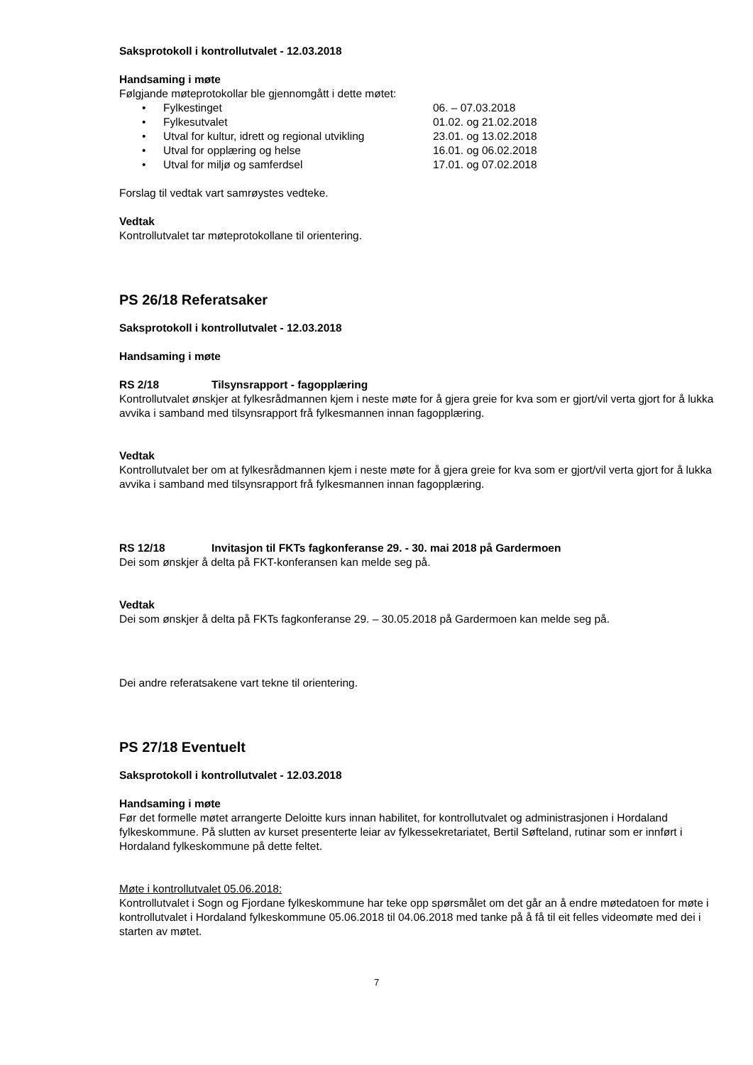Saksprotokoll i kontrollutvalet - 12.03.2018
Handsaming i møte
Følgjande møteprotokollar ble gjennomgått i dette møtet:
• Fylkestinget 06. – 07.03.2018
• Fylkesutvalet 01.02. og 21.02.2018
• Utval for kultur, idrett og regional utvikling 23.01. og 13.02.2018
• Utval for opplæring og helse 16.01. og 06.02.2018
• Utval for miljø og samferdsel 17.01. og 07.02.2018
Forslag til vedtak vart samrøystes vedteke.
Vedtak
Kontrollutvalet tar møteprotokollane til orientering.
PS 26/18 Referatsaker
Saksprotokoll i kontrollutvalet - 12.03.2018
Handsaming i møte
RS 2/18 Tilsynsrapport - fagopplæring
Kontrollutvalet ønskjer at fylkesrådmannen kjem i neste møte for å gjera greie for kva som er gjort/vil verta gjort for å lukka avvika i samband med tilsynsrapport frå fylkesmannen innan fagopplæring.
Vedtak
Kontrollutvalet ber om at fylkesrådmannen kjem i neste møte for å gjera greie for kva som er gjort/vil verta gjort for å lukka avvika i samband med tilsynsrapport frå fylkesmannen innan fagopplæring.
RS 12/18 Invitasjon til FKTs fagkonferanse 29. - 30. mai 2018 på Gardermoen
Dei som ønskjer å delta på FKT-konferansen kan melde seg på.
Vedtak
Dei som ønskjer å delta på FKTs fagkonferanse 29. – 30.05.2018 på Gardermoen kan melde seg på.
Dei andre referatsakene vart tekne til orientering.
PS 27/18 Eventuelt
Saksprotokoll i kontrollutvalet - 12.03.2018
Handsaming i møte
Før det formelle møtet arrangerte Deloitte kurs innan habilitet, for kontrollutvalet og administrasjonen i Hordaland fylkeskommune. På slutten av kurset presenterte leiar av fylkessekretariatet, Bertil Søfteland, rutinar som er innført i Hordaland fylkeskommune på dette feltet.
Møte i kontrollutvalet 05.06.2018:
Kontrollutvalet i Sogn og Fjordane fylkeskommune har teke opp spørsmålet om det går an å endre møtedatoen for møte i kontrollutvalet i Hordaland fylkeskommune 05.06.2018 til 04.06.2018 med tanke på å få til eit felles videomøte med dei i starten av møtet.
7